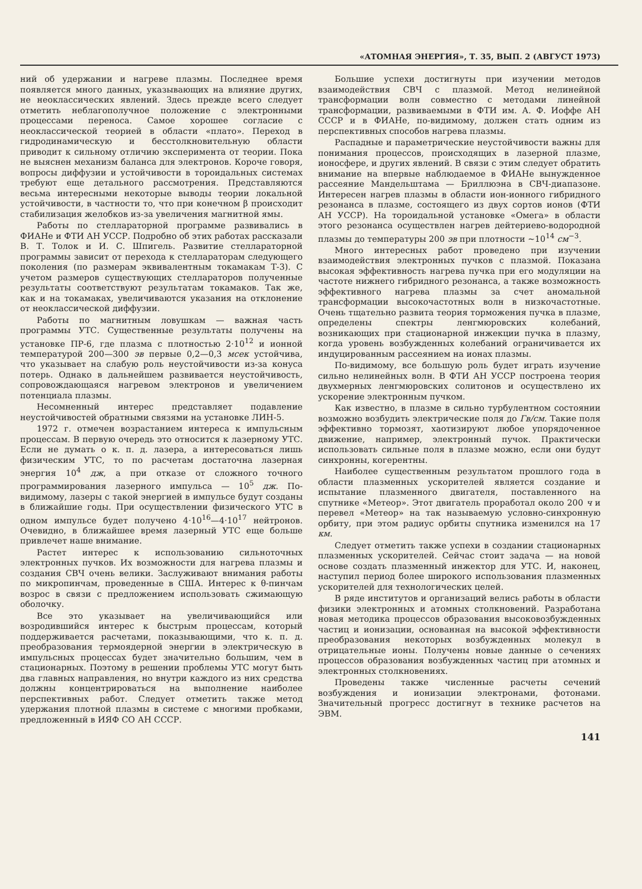«АТОМНАЯ ЭНЕРГИЯ», Т. 35, ВЫП. 2 (АВГУСТ 1973)
ний об удержании и нагреве плазмы. Последнее время появляется много данных, указывающих на влияние других, не неоклассических явлений. Здесь прежде всего следует отметить неблагополучное положение с электронными процессами переноса. Самое хорошее согласие с неоклассической теорией в области «плато». Переход в гидродинамическую и бесстолкновительную области приводит к сильному отличию эксперимента от теории. Пока не выяснен механизм баланса для электронов. Короче говоря, вопросы диффузии и устойчивости в тороидальных системах требуют еще детального рассмотрения. Представляются весьма интересными некоторые выводы теории локальной устойчивости, в частности то, что при конечном β происходит стабилизация желобков из-за увеличения магнитной ямы.
Работы по стеллараторной программе развивались в ФИАНе и ФТИ АН УССР. Подробно об этих работах рассказали В. Т. Толок и И. С. Шпигель. Развитие стеллараторной программы зависит от перехода к стеллараторам следующего поколения (по размерам эквивалентным токамакам Т-3). С учетом размеров существующих стеллараторов полученные результаты соответствуют результатам токамаков. Так же, как и на токамаках, увеличиваются указания на отклонение от неоклассической диффузии.
Работы по магнитным ловушкам — важная часть программы УТС. Существенные результаты получены на установке ПР-6, где плазма с плотностью 2·10<sup>12</sup> и ионной температурой 200—300 эв первые 0,2—0,3 мсек устойчива, что указывает на слабую роль неустойчивости из-за конуса потерь. Однако в дальнейшем развивается неустойчивость, сопровождающаяся нагревом электронов и увеличением потенциала плазмы.
Несомненный интерес представляет подавление неустойчивостей обратными связями на установке ЛИН-5.
1972 г. отмечен возрастанием интереса к импульсным процессам. В первую очередь это относится к лазерному УТС. Если не думать о к. п. д. лазера, а интересоваться лишь физическим УТС, то по расчетам достаточна лазерная энергия 10<sup>4</sup> дж, а при отказе от сложного точного программирования лазерного импульса — 10<sup>5</sup> дж. По-видимому, лазеры с такой энергией в импульсе будут созданы в ближайшие годы. При осуществлении физического УТС в одном импульсе будет получено 4·10<sup>16</sup>—4·10<sup>17</sup> нейтронов. Очевидно, в ближайшее время лазерный УТС еще больше привлечет наше внимание.
Растет интерес к использованию сильноточных электронных пучков. Их возможности для нагрева плазмы и создания СВЧ очень велики. Заслуживают внимания работы по микропинчам, проведенные в США. Интерес к θ-пинчам возрос в связи с предложением использовать сжимающую оболочку.
Все это указывает на увеличивающийся или возродившийся интерес к быстрым процессам, который поддерживается расчетами, показывающими, что к. п. д. преобразования термоядерной энергии в электрическую в импульсных процессах будет значительно большим, чем в стационарных. Поэтому в решении проблемы УТС могут быть два главных направления, но внутри каждого из них средства должны концентрироваться на выполнение наиболее перспективных работ. Следует отметить также метод удержания плотной плазмы в системе с многими пробками, предложенный в ИЯФ СО АН СССР.
Большие успехи достигнуты при изучении методов взаимодействия СВЧ с плазмой. Метод нелинейной трансформации волн совместно с методами линейной трансформации, развиваемыми в ФТИ им. А. Ф. Иоффе АН СССР и в ФИАНе, по-видимому, должен стать одним из перспективных способов нагрева плазмы.
Распадные и параметрические неустойчивости важны для понимания процессов, происходящих в лазерной плазме, ионосфере, и других явлений. В связи с этим следует обратить внимание на впервые наблюдаемое в ФИАНе вынужденное рассеяние Мандельштама — Бриллюэна в СВЧ-диапазоне. Интересен нагрев плазмы в области ион-ионного гибридного резонанса в плазме, состоящего из двух сортов ионов (ФТИ АН УССР). На тороидальной установке «Омега» в области этого резонанса осуществлен нагрев дейтериево-водородной плазмы до температуры 200 эв при плотности ~10<sup>14</sup> см<sup>−3</sup>.
Много интересных работ проведено при изучении взаимодействия электронных пучков с плазмой. Показана высокая эффективность нагрева пучка при его модуляции на частоте нижнего гибридного резонанса, а также возможность эффективного нагрева плазмы за счет аномальной трансформации высокочастотных волн в низкочастотные. Очень тщательно развита теория торможения пучка в плазме, определены спектры ленгмюровских колебаний, возникающих при стационарной инжекции пучка в плазму, когда уровень возбужденных колебаний ограничивается их индуцированным рассеянием на ионах плазмы.
По-видимому, все большую роль будет играть изучение сильно нелинейных волн. В ФТИ АН УССР построена теория двухмерных ленгмюровских солитонов и осуществлено их ускорение электронным пучком.
Как известно, в плазме в сильно турбулентном состоянии возможно возбудить электрические поля до Гв/см. Такие поля эффективно тормозят, хаотизируют любое упорядоченное движение, например, электронный пучок. Практически использовать сильные поля в плазме можно, если они будут синхронны, когерентны.
Наиболее существенным результатом прошлого года в области плазменных ускорителей является создание и испытание плазменного двигателя, поставленного на спутнике «Метеор». Этот двигатель проработал около 200 ч и перевел «Метеор» на так называемую условно-синхронную орбиту, при этом радиус орбиты спутника изменился на 17 км.
Следует отметить также успехи в создании стационарных плазменных ускорителей. Сейчас стоит задача — на новой основе создать плазменный инжектор для УТС. И, наконец, наступил период более широкого использования плазменных ускорителей для технологических целей.
В ряде институтов и организаций велись работы в области физики электронных и атомных столкновений. Разработана новая методика процессов образования высоковозбужденных частиц и ионизации, основанная на высокой эффективности преобразования некоторых возбужденных молекул в отрицательные ионы. Получены новые данные о сечениях процессов образования возбужденных частиц при атомных и электронных столкновениях.
Проведены также численные расчеты сечений возбуждения и ионизации электронами, фотонами. Значительный прогресс достигнут в технике расчетов на ЭВМ.
141